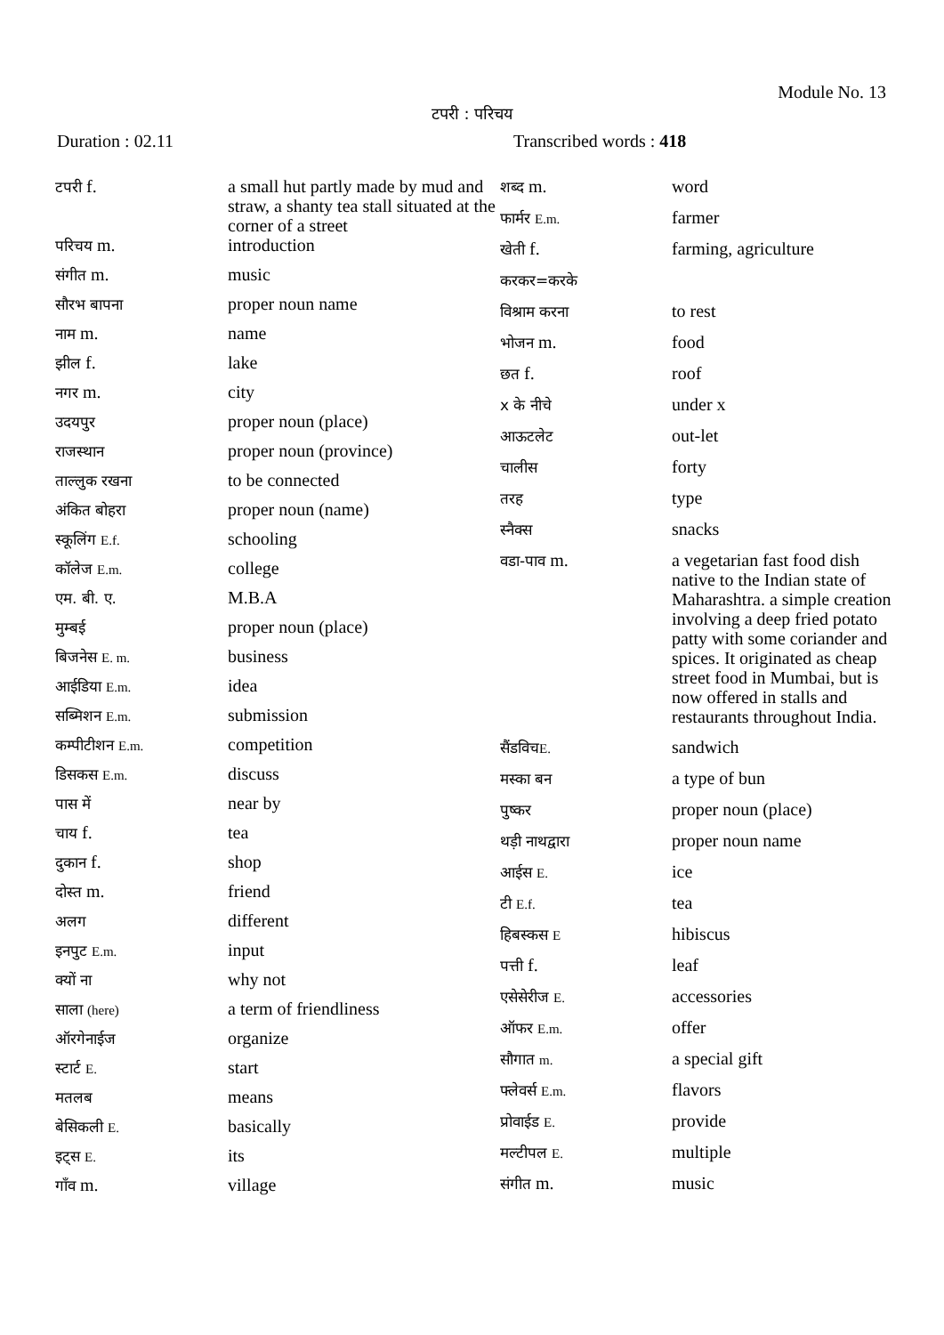Module No. 13
टपरी : परिचय
Duration : 02.11 Transcribed words : 418
| टपरी f. | a small hut partly made by mud and straw, a shanty tea stall situated at the corner of a street |
| परिचय m. | introduction |
| संगीत m. | music |
| सौरभ बापना | proper noun name |
| नाम m. | name |
| झील f. | lake |
| नगर m. | city |
| उदयपुर | proper noun (place) |
| राजस्थान | proper noun (province) |
| ताल्लुक रखना | to be connected |
| अंकित बोहरा | proper noun (name) |
| स्कूलिंग E.f. | schooling |
| कॉलेज E.m. | college |
| एम. बी. ए. | M.B.A |
| मुम्बई | proper noun (place) |
| बिजनेस E. m. | business |
| आईडिया E.m. | idea |
| सब्मिशन E.m. | submission |
| कम्पीटीशन E.m. | competition |
| डिसकस E.m. | discuss |
| पास में | near by |
| चाय f. | tea |
| दुकान f. | shop |
| दोस्त m. | friend |
| अलग | different |
| इनपुट E.m. | input |
| क्यों ना | why not |
| साला (here) | a term of friendliness |
| ऑरगेनाईज | organize |
| स्टार्ट E. | start |
| मतलब | means |
| बेसिकली E. | basically |
| इट्स E. | its |
| गाँव m. | village |
| शब्द m. | word |
| फार्मर E.m. | farmer |
| खेती f. | farming, agriculture |
| करकर=करके | |
| विश्राम करना | to rest |
| भोजन m. | food |
| छत f. | roof |
| x के नीचे | under x |
| आऊटलेट | out-let |
| चालीस | forty |
| तरह | type |
| स्नैक्स | snacks |
| वडा-पाव m. | a vegetarian fast food dish native to the Indian state of Maharashtra. a simple creation involving a deep fried potato patty with some coriander and spices. It originated as cheap street food in Mumbai, but is now offered in stalls and restaurants throughout India. |
| सैंडविच E. | sandwich |
| मस्का बन | a type of bun |
| पुष्कर | proper noun (place) |
| थड़ी नाथद्वारा | proper noun name |
| आईस E. | ice |
| टी E.f. | tea |
| हिबस्कस E | hibiscus |
| पत्ती f. | leaf |
| एसेसेरीज E. | accessories |
| ऑफर E.m. | offer |
| सौगात m. | a special gift |
| फ्लेवर्स E.m. | flavors |
| प्रोवाईड E. | provide |
| मल्टीपल E. | multiple |
| संगीत m. | music |